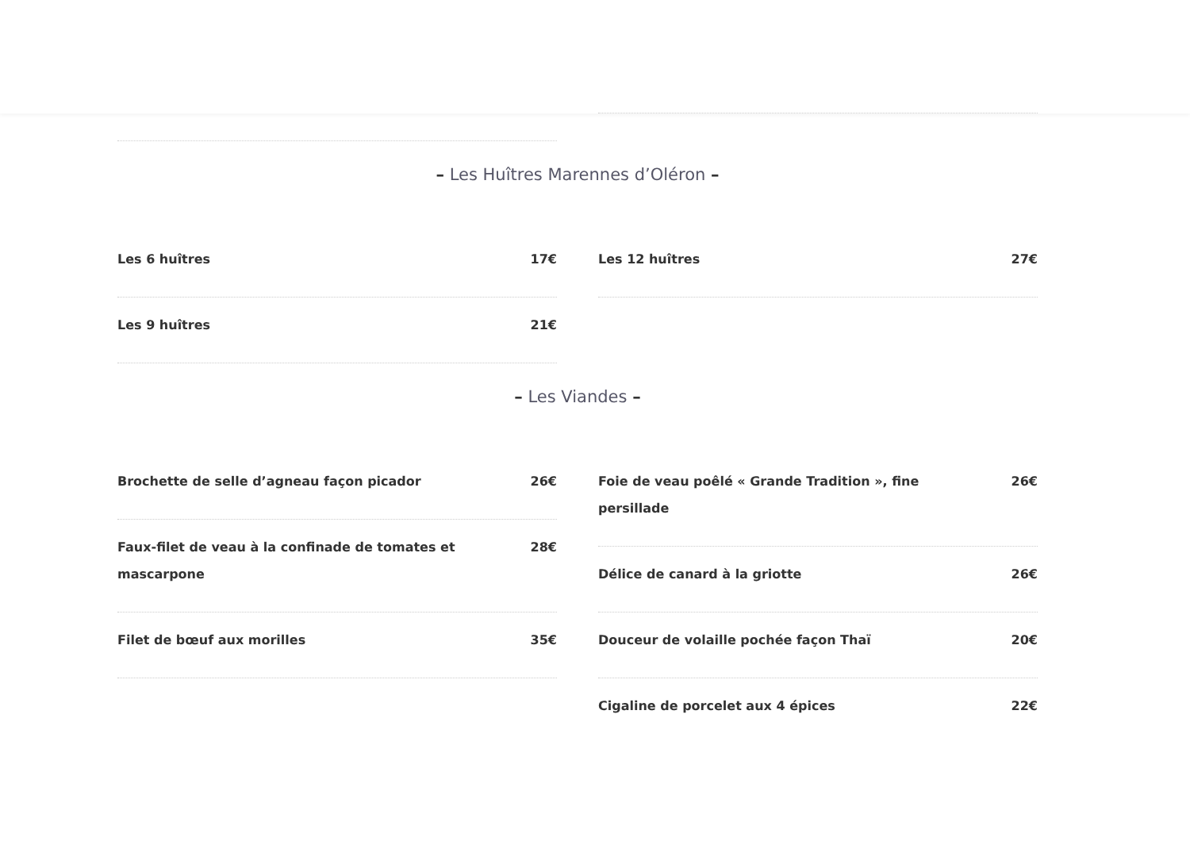– Les Huîtres Marennes d’Oléron –
Les 6 huîtres 17€
Les 9 huîtres 21€
Les 12 huîtres 27€
– Les Viandes –
Brochette de selle d’agneau façon picador 26€
Faux-filet de veau à la confinade de tomates et mascarpone 28€
Filet de bœuf aux morilles 35€
Foie de veau poêlé « Grande Tradition », fine persillade 26€
Délice de canard à la griotte 26€
Douceur de volaille pochée façon Thaï 20€
Cigaline de porcelet aux 4 épices 22€